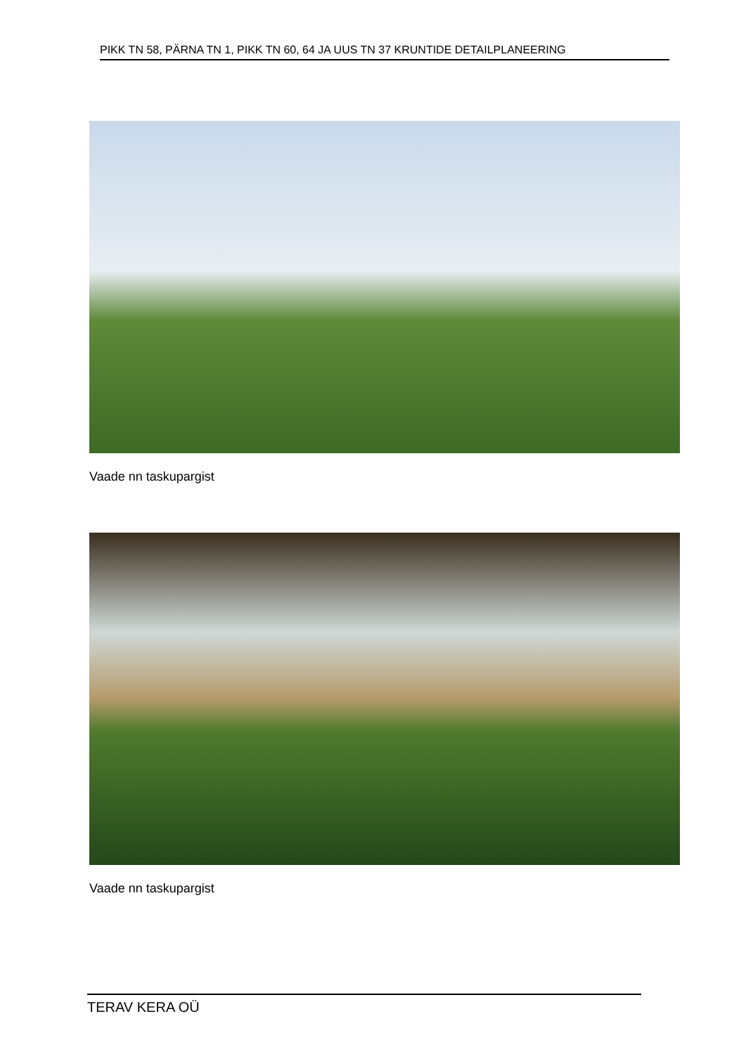PIKK TN 58, PÄRNA TN 1, PIKK TN 60, 64 JA UUS TN 37 KRUNTIDE DETAILPLANEERING
Vaade nn taskupargist
Vaade nn taskupargist
TERAV KERA OÜ